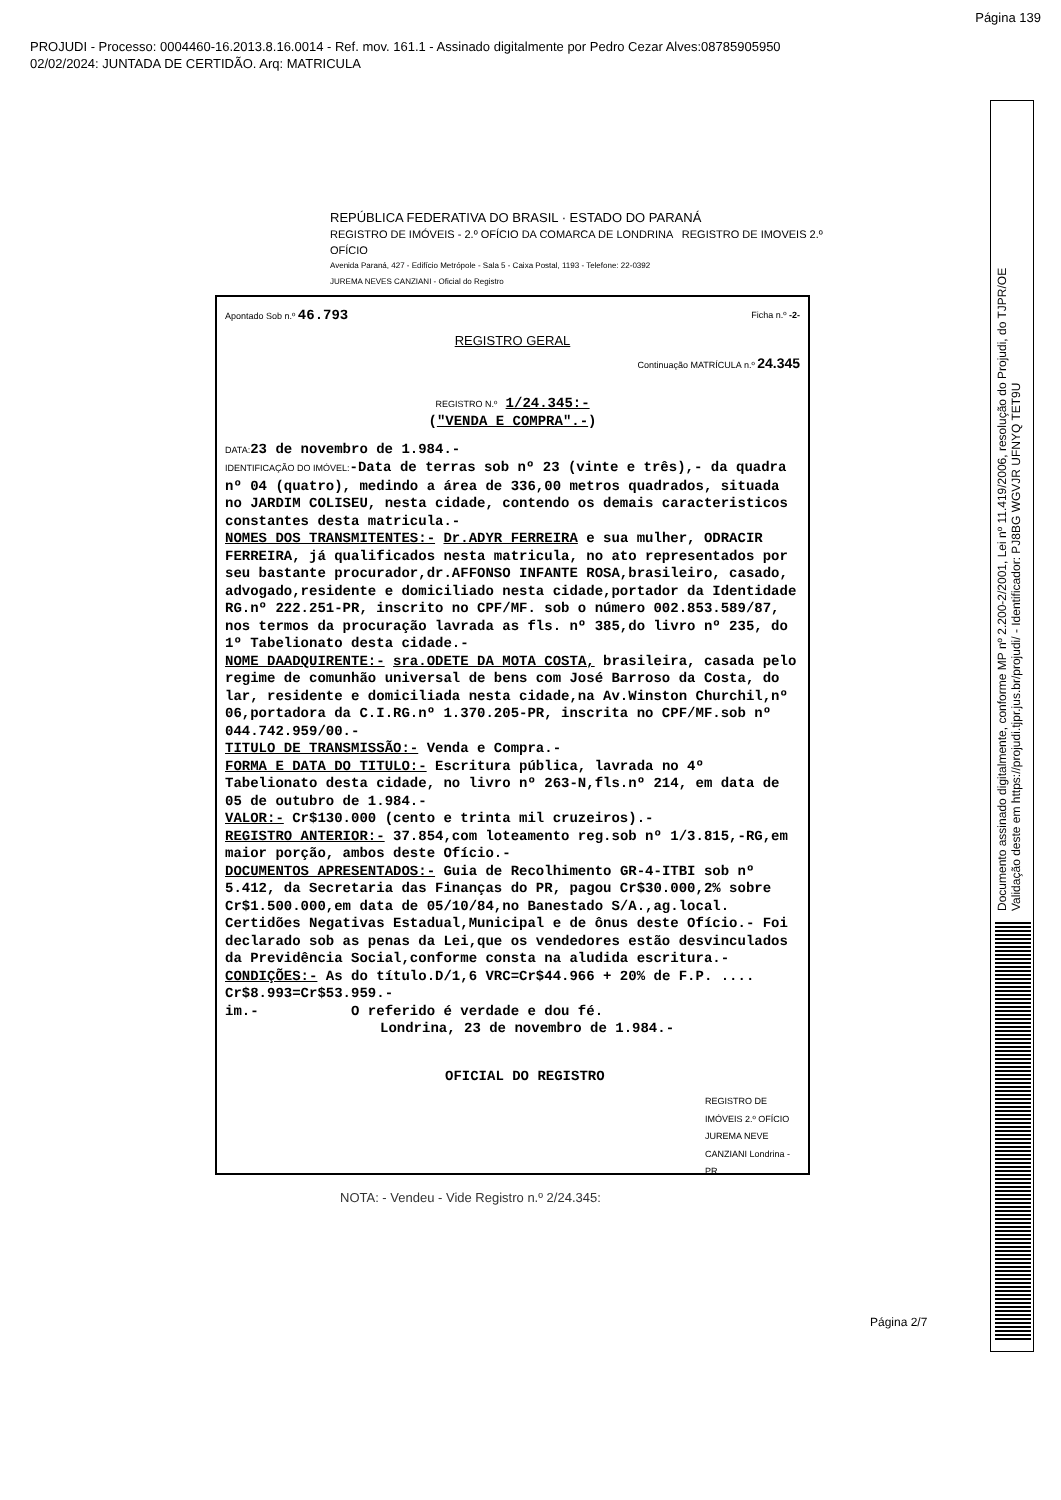Página 139
PROJUDI - Processo: 0004460-16.2013.8.16.0014 - Ref. mov. 161.1 - Assinado digitalmente por Pedro Cezar Alves:08785905950
02/02/2024: JUNTADA DE CERTIDÃO. Arq: MATRICULA
Documento assinado digitalmente, conforme MP nº 2.200-2/2001, Lei nº 11.419/2006, resolução do Projudi, do TJPR/OE
Validação deste em https://projudi.tjpr.jus.br/projudi/ - Identificador: PJ8BG WGVJR UFNYQ TET9U
REPÚBLICA FEDERATIVA DO BRASIL · ESTADO DO PARANÁ
REGISTRO DE IMÓVEIS - 2.º OFÍCIO DA COMARCA DE LONDRINA REGISTRO DE IMOVEIS 2.º OFÍCIO
Avenida Paraná, 427 - Edifício Metrópole - Sala 5 - Caixa Postal, 1193 - Telefone: 22-0392
JUREMA NEVES CANZIANI - Oficial do Registro
Apontado Sob n.º 46.793 Ficha n.º -2-
REGISTRO GERAL
Continuação MATRÍCULA n.º 24.345
REGISTRO N.º 1/24.345:-
("VENDA E COMPRA".-)
DATA: 23 de novembro de 1.984.-
IDENTIFICAÇÃO DO IMÓVEL:-Data de terras sob nº 23 (vinte e três),- da quadra nº 04 (quatro), medindo a área de 336,00 metros quadrados, situada no JARDIM COLISEU, nesta cidade, contendo os demais caracteristicos constantes desta matricula.-
NOMES DOS TRANSMITENTES:- Dr.ADYR FERREIRA e sua mulher, ODRACIR FERREIRA, já qualificados nesta matricula, no ato representados por seu bastante procurador,dr.AFFONSO INFANTE ROSA,brasileiro, casado, advogado,residente e domiciliado nesta cidade,portador da Identidade RG.nº 222.251-PR, inscrito no CPF/MF. sob o número 002.853.589/87, nos termos da procuração lavrada as fls. nº 385,do livro nº 235, do 1º Tabelionato desta cidade.-
NOME DAADQUIRENTE:- sra.ODETE DA MOTA COSTA, brasileira, casada pelo regime de comunhão universal de bens com José Barroso da Costa, do lar, residente e domiciliada nesta cidade,na Av.Winston Churchil,nº 06,portadora da C.I.RG.nº 1.370.205-PR, inscrita no CPF/MF.sob nº 044.742.959/00.-
TITULO DE TRANSMISSÃO:- Venda e Compra.-
FORMA E DATA DO TITULO:- Escritura pública, lavrada no 4º Tabelionato desta cidade, no livro nº 263-N,fls.nº 214, em data de 05 de outubro de 1.984.-
VALOR:- Cr$130.000 (cento e trinta mil cruzeiros).-
REGISTRO ANTERIOR:- 37.854,com loteamento reg.sob nº 1/3.815,-RG,em maior porção, ambos deste Ofício.-
DOCUMENTOS APRESENTADOS:- Guia de Recolhimento GR-4-ITBI sob nº 5.412, da Secretaria das Finanças do PR, pagou Cr$30.000,2% sobre Cr$1.500.000,em data de 05/10/84,no Banestado S/A.,ag.local. Certidões Negativas Estadual,Municipal e de ônus deste Ofício.- Foi declarado sob as penas da Lei,que os vendedores estão desvinculados da Previdência Social,conforme consta na aludida escritura.-
CONDIÇÕES:- As do título.D/1,6 VRC=Cr$44.966 + 20% de F.P. .... Cr$8.993=Cr$53.959.-
im.- O referido é verdade e dou fé.
Londrina, 23 de novembro de 1.984.-
OFICIAL DO REGISTRO
REGISTRO DE IMÓVEIS 2.º OFÍCIO JUREMA NEVE CANZIANI Londrina - PR
NOTA: - Vendeu - Vide Registro n.º 2/24.345:
Página 2/7